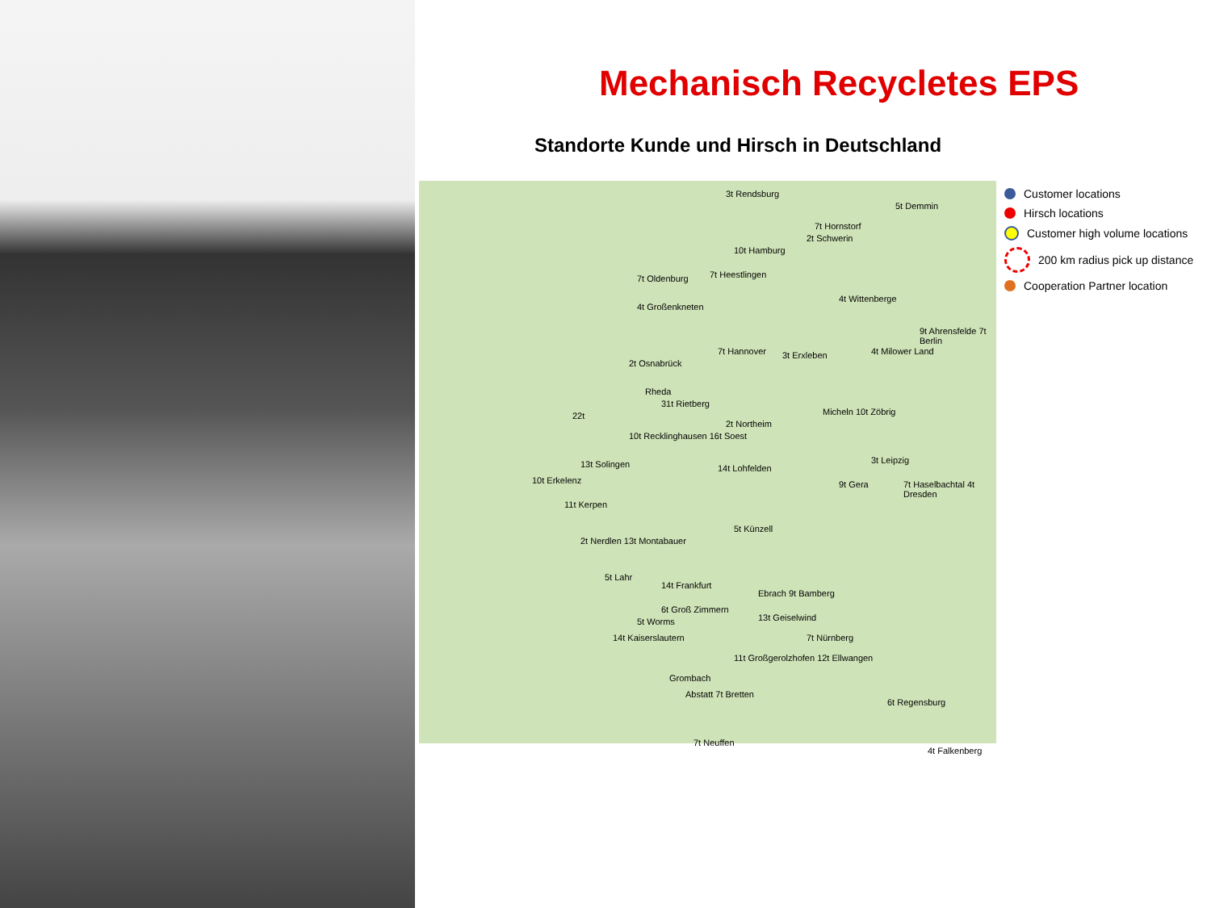Mechanisch Recycletes EPS
Standorte Kunde und Hirsch in Deutschland
3t Rendsburg
7t Hornstorf
5t Demmin
10t Hamburg
2t Schwerin
7t Oldenburg 7t Heestlingen
4t Großenkneten
4t Wittenberge
9t Ahrensfelde 7t Berlin
4t Milower Land 7t Hannover 3t Erxleben
2t Osnabrück
Rheda
31t Rietberg
Micheln 10t Zöbrig 22t
2t Northeim
10t Recklinghausen 16t Soest
13t Solingen 14t Lohfelden
3t Leipzig
10t Erkelenz 9t Gera 7t Haselbachtal 4t Dresden
11t Kerpen
5t Künzell
2t Nerdlen 13t Montabauer
5t Lahr
14t Frankfurt
Ebrach 9t Bamberg
6t Groß Zimmern
13t Geiselwind 5t Worms
14t Kaiserslautern 7t Nürnberg
11t Großgerolzhofen 12t Ellwangen
Grombach
Abstatt 7t Bretten
6t Regensburg
7t Neuffen
4t Falkenberg
Customer locations
Hirsch locations
Customer high volume locations
200 km radius pick up distance
Cooperation Partner location